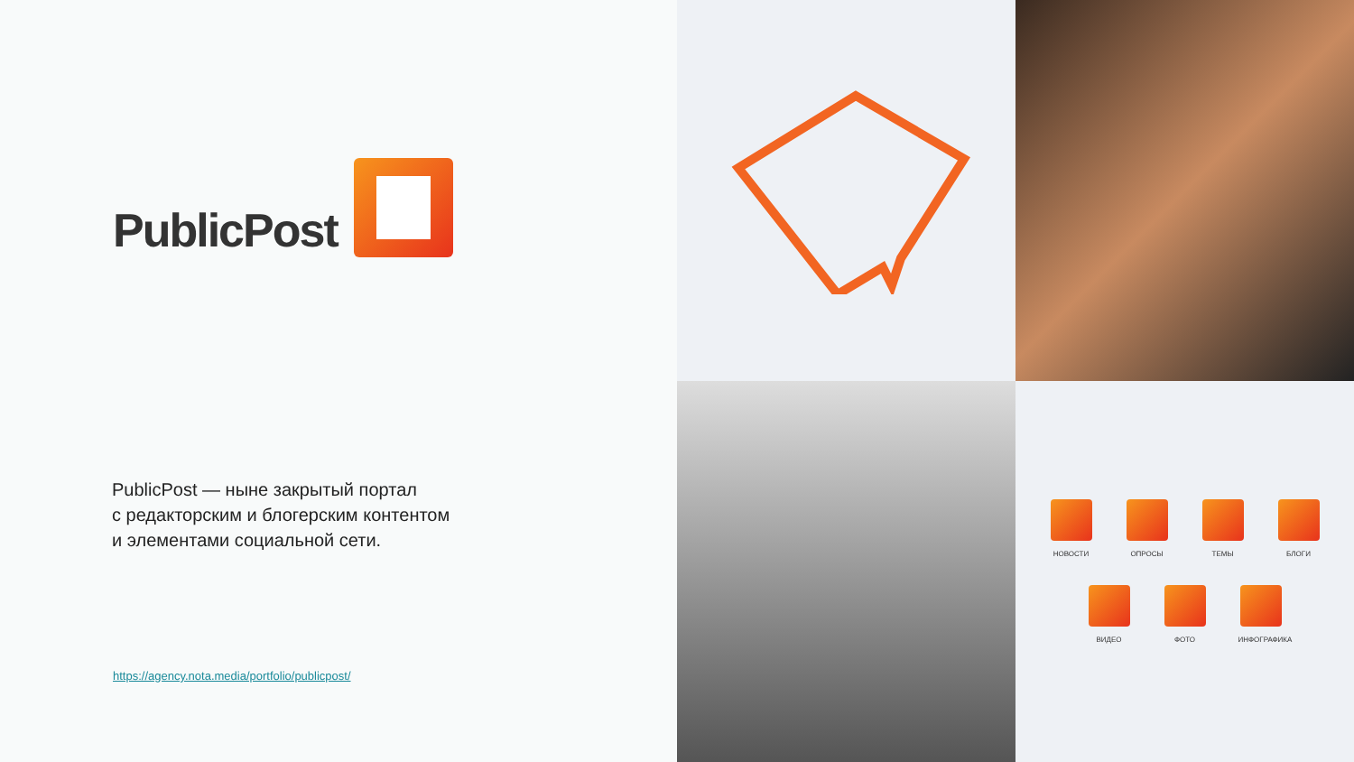PublicPost
PublicPost — ныне закрытый портал
с редакторским и блогерским контентом
и элементами социальной сети.
https://agency.nota.media/portfolio/publicpost/
НОВОСТИ
ОПРОСЫ
ТЕМЫ
БЛОГИ
ВИДЕО
ФОТО
ИНФОГРАФИКА